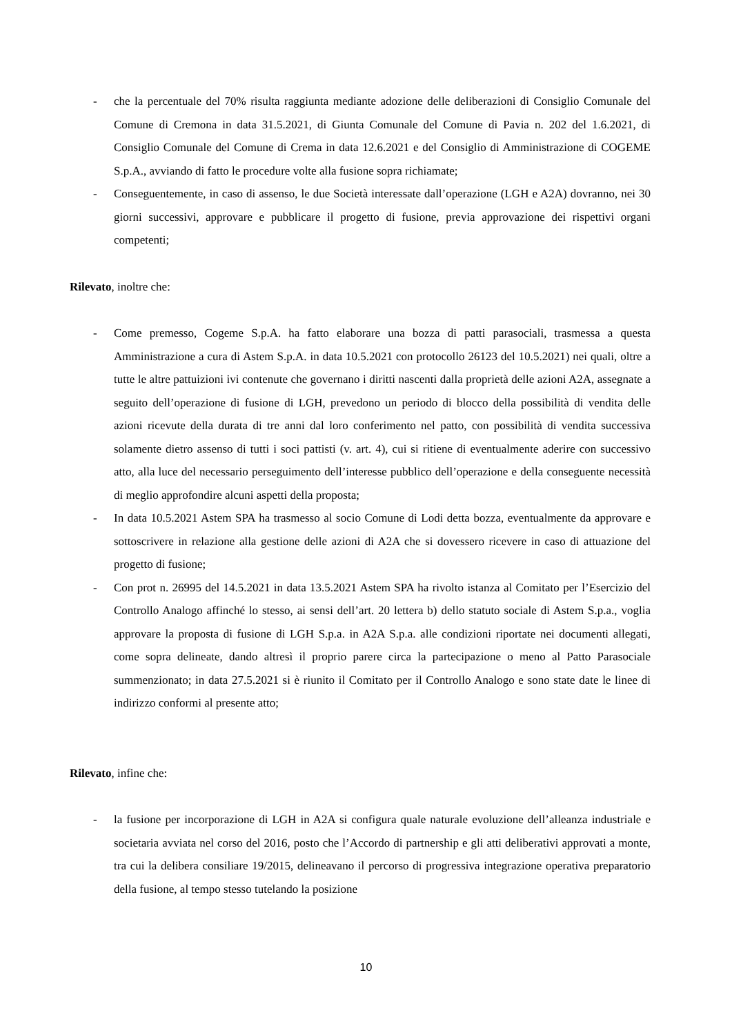- che la percentuale del 70% risulta raggiunta mediante adozione delle deliberazioni di Consiglio Comunale del Comune di Cremona in data 31.5.2021, di Giunta Comunale del Comune di Pavia n. 202 del 1.6.2021, di Consiglio Comunale del Comune di Crema in data 12.6.2021 e del Consiglio di Amministrazione di COGEME S.p.A., avviando di fatto le procedure volte alla fusione sopra richiamate;
- Conseguentemente, in caso di assenso, le due Società interessate dall’operazione (LGH e A2A) dovranno, nei 30 giorni successivi, approvare e pubblicare il progetto di fusione, previa approvazione dei rispettivi organi competenti;
Rilevato, inoltre che:
- Come premesso, Cogeme S.p.A. ha fatto elaborare una bozza di patti parasociali, trasmessa a questa Amministrazione a cura di Astem S.p.A. in data 10.5.2021 con protocollo 26123 del 10.5.2021) nei quali, oltre a tutte le altre pattuizioni ivi contenute che governano i diritti nascenti dalla proprietà delle azioni A2A, assegnate a seguito dell’operazione di fusione di LGH, prevedono un periodo di blocco della possibilità di vendita delle azioni ricevute della durata di tre anni dal loro conferimento nel patto, con possibilità di vendita successiva solamente dietro assenso di tutti i soci pattisti (v. art. 4), cui si ritiene di eventualmente aderire con successivo atto, alla luce del necessario perseguimento dell’interesse pubblico dell’operazione e della conseguente necessità di meglio approfondire alcuni aspetti della proposta;
- In data 10.5.2021 Astem SPA ha trasmesso al socio Comune di Lodi detta bozza, eventualmente da approvare e sottoscrivere in relazione alla gestione delle azioni di A2A che si dovessero ricevere in caso di attuazione del progetto di fusione;
- Con prot n. 26995 del 14.5.2021 in data 13.5.2021 Astem SPA ha rivolto istanza al Comitato per l’Esercizio del Controllo Analogo affinché lo stesso, ai sensi dell’art. 20 lettera b) dello statuto sociale di Astem S.p.a., voglia approvare la proposta di fusione di LGH S.p.a. in A2A S.p.a. alle condizioni riportate nei documenti allegati, come sopra delineate, dando altresì il proprio parere circa la partecipazione o meno al Patto Parasociale summenzionato; in data 27.5.2021 si è riunito il Comitato per il Controllo Analogo e sono state date le linee di indirizzo conformi al presente atto;
Rilevato, infine che:
- la fusione per incorporazione di LGH in A2A si configura quale naturale evoluzione dell’alleanza industriale e societaria avviata nel corso del 2016, posto che l’Accordo di partnership e gli atti deliberativi approvati a monte, tra cui la delibera consiliare 19/2015, delineavano il percorso di progressiva integrazione operativa preparatorio della fusione, al tempo stesso tutelando la posizione
10